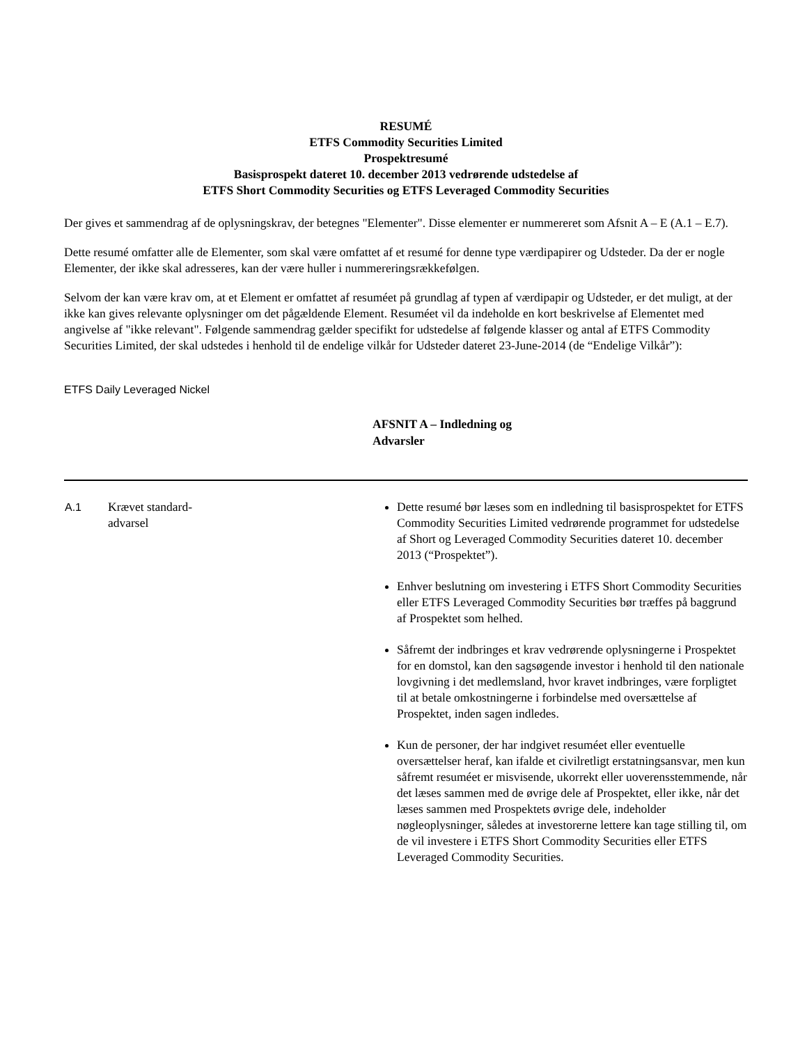RESUMÉ
ETFS Commodity Securities Limited
Prospektresumé
Basisprospekt dateret 10. december 2013 vedrørende udstedelse af
ETFS Short Commodity Securities og ETFS Leveraged Commodity Securities
Der gives et sammendrag af de oplysningskrav, der betegnes "Elementer". Disse elementer er nummereret som Afsnit A – E (A.1 – E.7).
Dette resumé omfatter alle de Elementer, som skal være omfattet af et resumé for denne type værdipapirer og Udsteder. Da der er nogle Elementer, der ikke skal adresseres, kan der være huller i nummereringsrækkefølgen.
Selvom der kan være krav om, at et Element er omfattet af resuméet på grundlag af typen af værdipapir og Udsteder, er det muligt, at der ikke kan gives relevante oplysninger om det pågældende Element. Resuméet vil da indeholde en kort beskrivelse af Elementet med angivelse af "ikke relevant". Følgende sammendrag gælder specifikt for udstedelse af følgende klasser og antal af ETFS Commodity Securities Limited, der skal udstedes i henhold til de endelige vilkår for Udsteder dateret 23-June-2014 (de “Endelige Vilkår”):
ETFS Daily Leveraged Nickel
AFSNIT A – Indledning og Advarsler
| A.1 | Krævet standard- advarsel | Dette resumé bør læses som en indledning til basisprospektet for ETFS Commodity Securities Limited vedrørende programmet for udstedelse af Short og Leveraged Commodity Securities dateret 10. december 2013 (“Prospektet”). Enhver beslutning om investering i ETFS Short Commodity Securities eller ETFS Leveraged Commodity Securities bør træffes på baggrund af Prospektet som helhed. Såfremt der indbringes et krav vedrørende oplysningerne i Prospektet for en domstol, kan den sagsøgende investor i henhold til den nationale lovgivning i det medlemsland, hvor kravet indbringes, være forpligtet til at betale omkostningerne i forbindelse med oversættelse af Prospektet, inden sagen indledes. Kun de personer, der har indgivet resuméet eller eventuelle oversættelser heraf, kan ifalde et civilretligt erstatningsansvar, men kun såfremt resuméet er misvisende, ukorrekt eller uoverensstemmende, når det læses sammen med de øvrige dele af Prospektet, eller ikke, når det læses sammen med Prospektets øvrige dele, indeholder nøgleoplysninger, således at investorerne lettere kan tage stilling til, om de vil investere i ETFS Short Commodity Securities eller ETFS Leveraged Commodity Securities. |